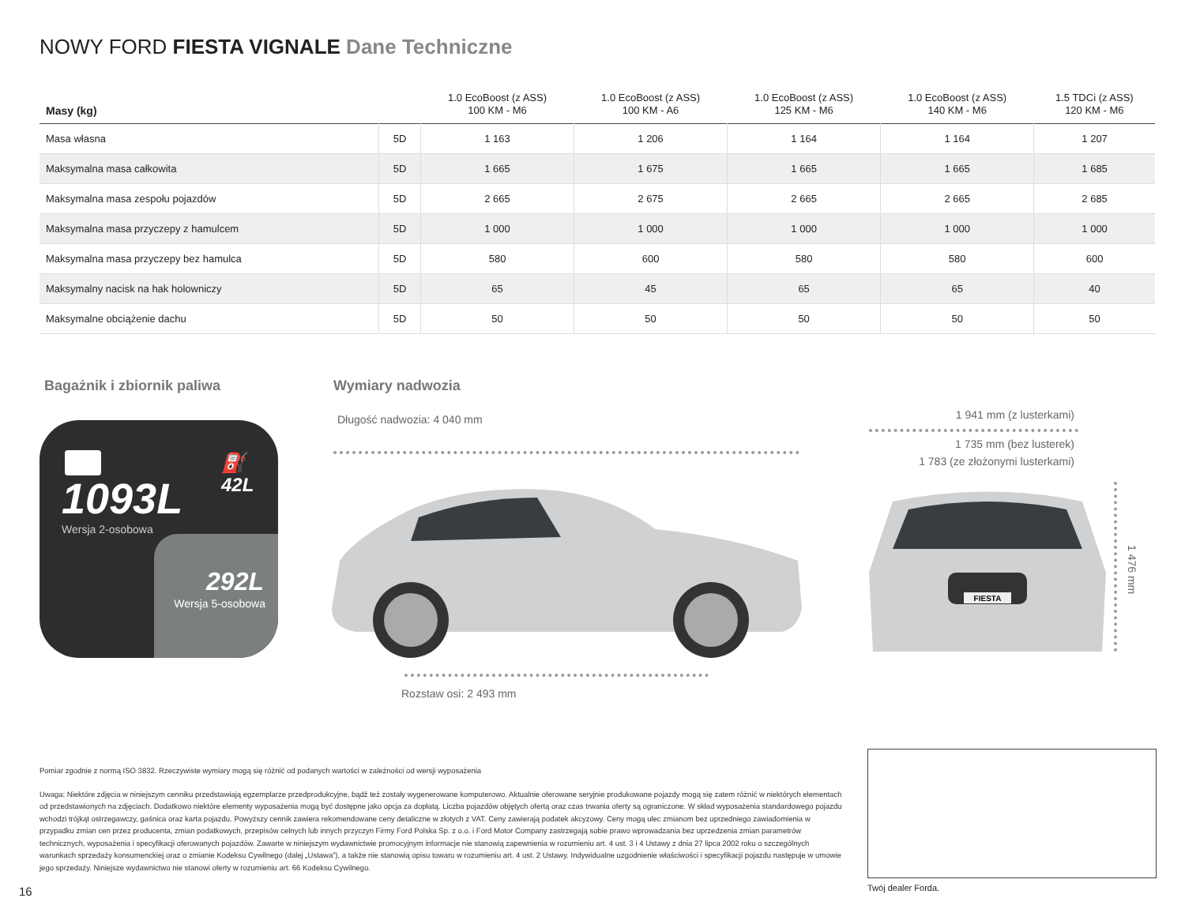NOWY FORD FIESTA VIGNALE Dane Techniczne
| Masy (kg) | | 1.0 EcoBoost (z ASS) 100 KM - M6 | 1.0 EcoBoost (z ASS) 100 KM - A6 | 1.0 EcoBoost (z ASS) 125 KM - M6 | 1.0 EcoBoost (z ASS) 140 KM - M6 | 1.5 TDCi (z ASS) 120 KM - M6 |
| --- | --- | --- | --- | --- | --- | --- |
| Masa własna | 5D | 1 163 | 1 206 | 1 164 | 1 164 | 1 207 |
| Maksymalna masa całkowita | 5D | 1 665 | 1 675 | 1 665 | 1 665 | 1 685 |
| Maksymalna masa zespołu pojazdów | 5D | 2 665 | 2 675 | 2 665 | 2 665 | 2 685 |
| Maksymalna masa przyczepy z hamulcem | 5D | 1 000 | 1 000 | 1 000 | 1 000 | 1 000 |
| Maksymalna masa przyczepy bez hamulca | 5D | 580 | 600 | 580 | 580 | 600 |
| Maksymalny nacisk na hak holowniczy | 5D | 65 | 45 | 65 | 65 | 40 |
| Maksymalne obciążenie dachu | 5D | 50 | 50 | 50 | 50 | 50 |
Bagażnik i zbiornik paliwa Wymiary nadwozia
⛽ 42L
1093L
Wersja 2-osobowa
292L
Wersja 5-osobowa
Długość nadwozia: 4 040 mm
Rozstaw osi: 2 493 mm
1 941 mm (z lusterkami)
1 735 mm (bez lusterek)
1 783 (ze złożonymi lusterkami)
FIESTA
1 476 mm
Pomiar zgodnie z normą ISO 3832. Rzeczywiste wymiary mogą się różnić od podanych wartości w zależności od wersji wyposażenia
Uwaga: Niektóre zdjęcia w niniejszym cenniku przedstawiają egzemplarze przedprodukcyjne, bądź też zostały wygenerowane komputerowo. Aktualnie oferowane seryjnie produkowane pojazdy mogą się zatem różnić w niektórych elementach od przedstawionych na zdjęciach. Dodatkowo niektóre elementy wyposażenia mogą być dostępne jako opcja za dopłatą. Liczba pojazdów objętych ofertą oraz czas trwania oferty są ograniczone. W skład wyposażenia standardowego pojazdu wchodzi trójkąt ostrzegawczy, gaśnica oraz karta pojazdu. Powyższy cennik zawiera rekomendowane ceny detaliczne w złotych z VAT. Ceny zawierają podatek akcyzowy. Ceny mogą ulec zmianom bez uprzedniego zawiadomienia w przypadku zmian cen przez producenta, zmian podatkowych, przepisów celnych lub innych przyczyn Firmy Ford Polska Sp. z o.o. i Ford Motor Company zastrzegają sobie prawo wprowadzania bez uprzedzenia zmian parametrów technicznych, wyposażenia i specyfikacji oferowanych pojazdów. Zawarte w niniejszym wydawnictwie promocyjnym informacje nie stanowią zapewnienia w rozumieniu art. 4 ust. 3 i 4 Ustawy z dnia 27 lipca 2002 roku o szczególnych warunkach sprzedaży konsumenckiej oraz o zmianie Kodeksu Cywilnego (dalej „Ustawa”), a także nie stanowią opisu towaru w rozumieniu art. 4 ust. 2 Ustawy. Indywidualne uzgodnienie właściwości i specyfikacji pojazdu następuje w umowie jego sprzedaży. Niniejsze wydawnictwo nie stanowi oferty w rozumieniu art. 66 Kodeksu Cywilnego.
Twój dealer Forda.
16